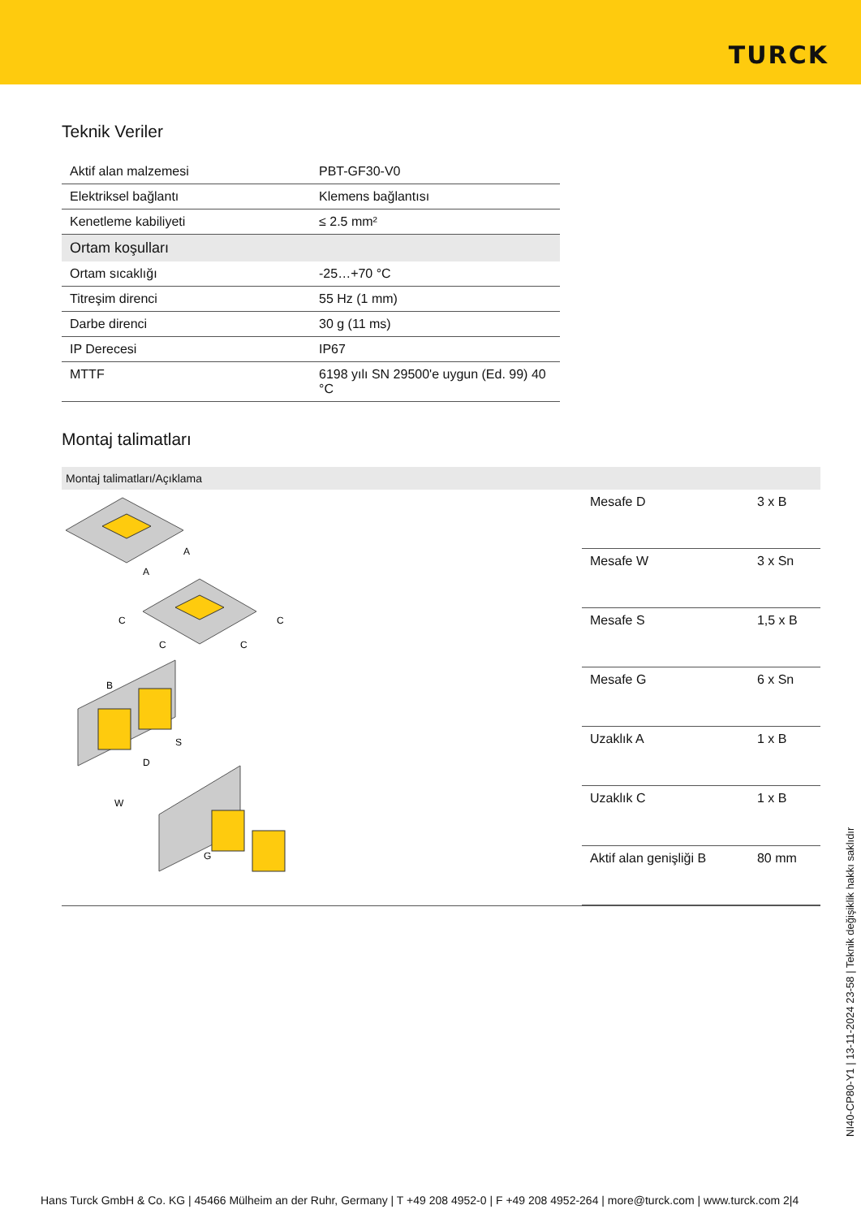TURCK
Teknik Veriler
| Aktif alan malzemesi | PBT-GF30-V0 |
| Elektriksel bağlantı | Klemens bağlantısı |
| Kenetleme kabiliyeti | ≤ 2.5 mm² |
| Ortam koşulları | |
| Ortam sıcaklığı | -25…+70 °C |
| Titreşim direnci | 55 Hz (1 mm) |
| Darbe direnci | 30 g (11 ms) |
| IP Derecesi | IP67 |
| MTTF | 6198 yılı SN 29500'e uygun (Ed. 99) 40 °C |
Montaj talimatları
Montaj talimatları/Açıklama
A
A
C
C
C
C
B
S
D
W
G
| Mesafe D | 3 x B |
| Mesafe W | 3 x Sn |
| Mesafe S | 1,5 x B |
| Mesafe G | 6 x Sn |
| Uzaklık A | 1 x B |
| Uzaklık C | 1 x B |
| Aktif alan genişliği B | 80 mm |
NI40-CP80-Y1 | 13-11-2024 23-58 | Teknik değişiklik hakkı saklıdır
Hans Turck GmbH & Co. KG | 45466 Mülheim an der Ruhr, Germany | T +49 208 4952-0 | F +49 208 4952-264 | more@turck.com | www.turck.com 2|4